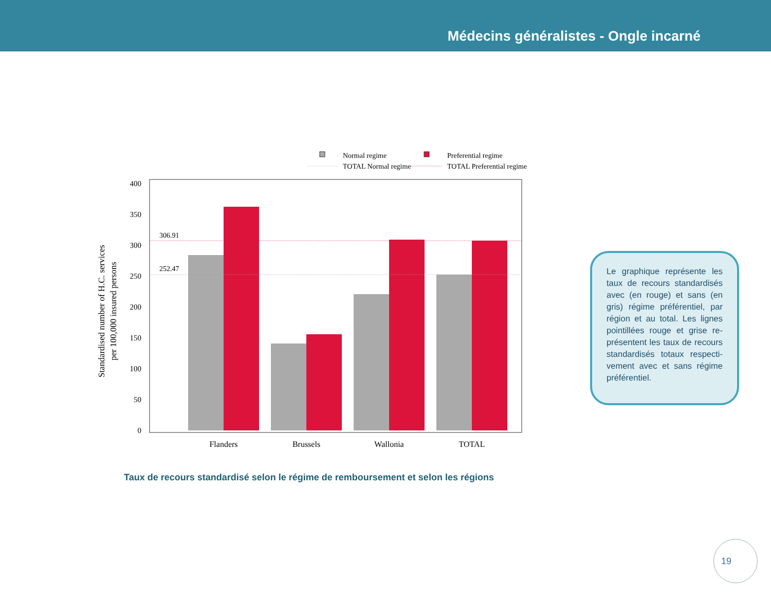Médecins généralistes - Ongle incarné
Normal regime
Preferential regime
TOTAL Normal regime
TOTAL Preferential regime
0
50
100
150
200
250
300
350
400
306.91
252.47
Flanders
Brussels
Wallonia
TOTAL
Standardised number of H.C. services
per 100,000 insured persons
Taux de recours standardisé selon le régime de remboursement et selon les régions
Le graphique représente les taux de recours standardisés avec (en rouge) et sans (en gris) régime préférentiel, par région et au total. Les lignes pointillées rouge et grise re-présentent les taux de recours standardisés totaux respecti-vement avec et sans régime préférentiel.
19